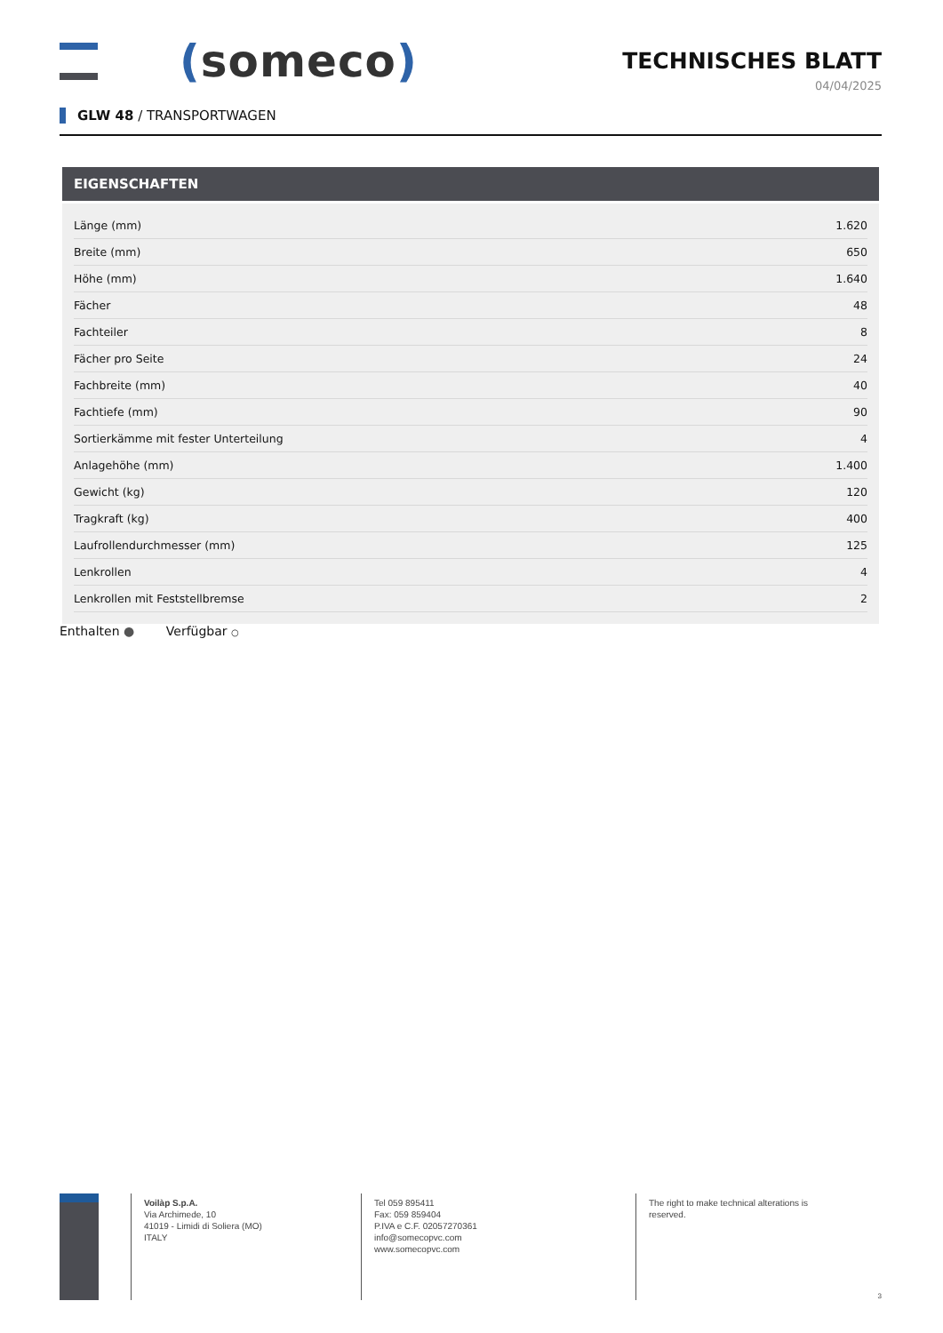(someco)
TECHNISCHES BLATT
04/04/2025
GLW 48 / TRANSPORTWAGEN
EIGENSCHAFTEN
| Länge (mm) | 1.620 |
| Breite (mm) | 650 |
| Höhe (mm) | 1.640 |
| Fächer | 48 |
| Fachteiler | 8 |
| Fächer pro Seite | 24 |
| Fachbreite (mm) | 40 |
| Fachtiefe (mm) | 90 |
| Sortierkämme mit fester Unterteilung | 4 |
| Anlagehöhe (mm) | 1.400 |
| Gewicht (kg) | 120 |
| Tragkraft (kg) | 400 |
| Laufrollendurchmesser (mm) | 125 |
| Lenkrollen | 4 |
| Lenkrollen mit Feststellbremse | 2 |
Enthalten ● Verfügbar ○
Voilàp S.p.A.
Via Archimede, 10
41019 - Limidi di Soliera (MO)
ITALY
Tel 059 895411
Fax: 059 859404
P.IVA e C.F. 02057270361
info@somecopvc.com
www.somecopvc.com
The right to make technical alterations is reserved.
3